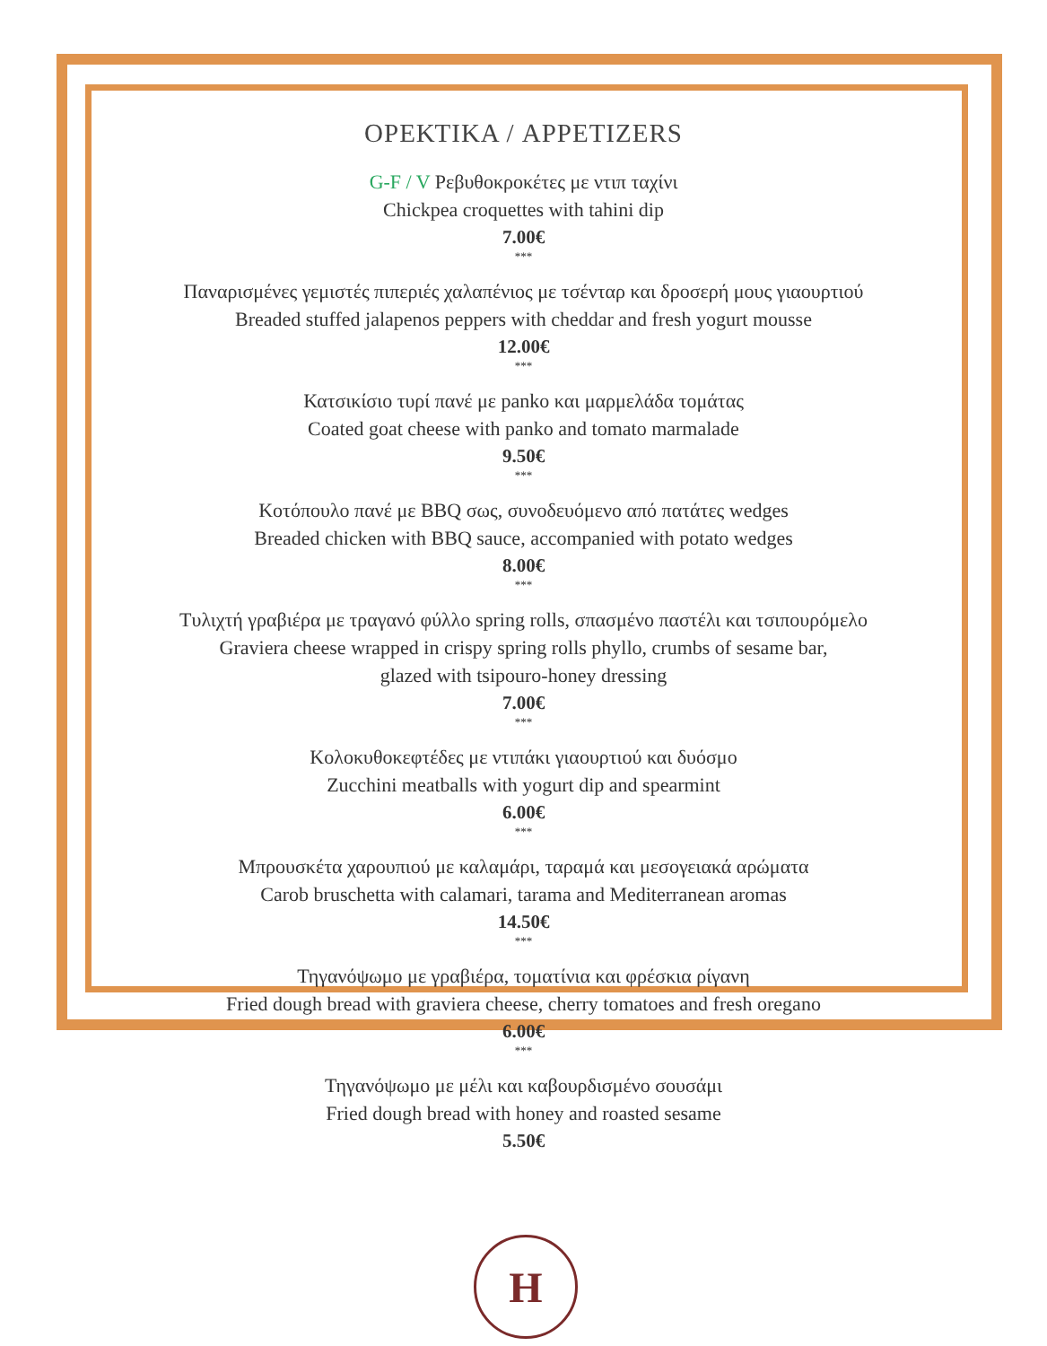ΟΡΕΚΤΙΚΑ / APPETIZERS
G-F / V Ρεβυθοκροκέτες με ντιπ ταχίνι
Chickpea croquettes with tahini dip
7.00€
***
Παναρισμένες γεμιστές πιπεριές χαλαπένιος με τσένταρ και δροσερή μους γιαουρτιού
Breaded stuffed jalapenos peppers with cheddar and fresh yogurt mousse
12.00€
***
Κατσικίσιο τυρί πανέ με panko και μαρμελάδα τομάτας
Coated goat cheese with panko and tomato marmalade
9.50€
***
Κοτόπουλο πανέ με BBQ σως, συνοδευόμενο από πατάτες wedges
Breaded chicken with BBQ sauce, accompanied with potato wedges
8.00€
***
Τυλιχτή γραβιέρα με τραγανό φύλλο spring rolls, σπασμένο παστέλι και τσιπουρόμελο
Graviera cheese wrapped in crispy spring rolls phyllo, crumbs of sesame bar,
glazed with tsipouro-honey dressing
7.00€
***
Κολοκυθοκεφτέδες με ντιπάκι γιαουρτιού και δυόσμο
Zucchini meatballs with yogurt dip and spearmint
6.00€
***
Μπρουσκέτα χαρουπιού με καλαμάρι, ταραμά και μεσογειακά αρώματα
Carob bruschetta with calamari, tarama and Mediterranean aromas
14.50€
***
Τηγανόψωμο με γραβιέρα, τοματίνια και φρέσκια ρίγανη
Fried dough bread with graviera cheese, cherry tomatoes and fresh oregano
6.00€
***
Τηγανόψωμο με μέλι και καβουρδισμένο σουσάμι
Fried dough bread with honey and roasted sesame
5.50€
H